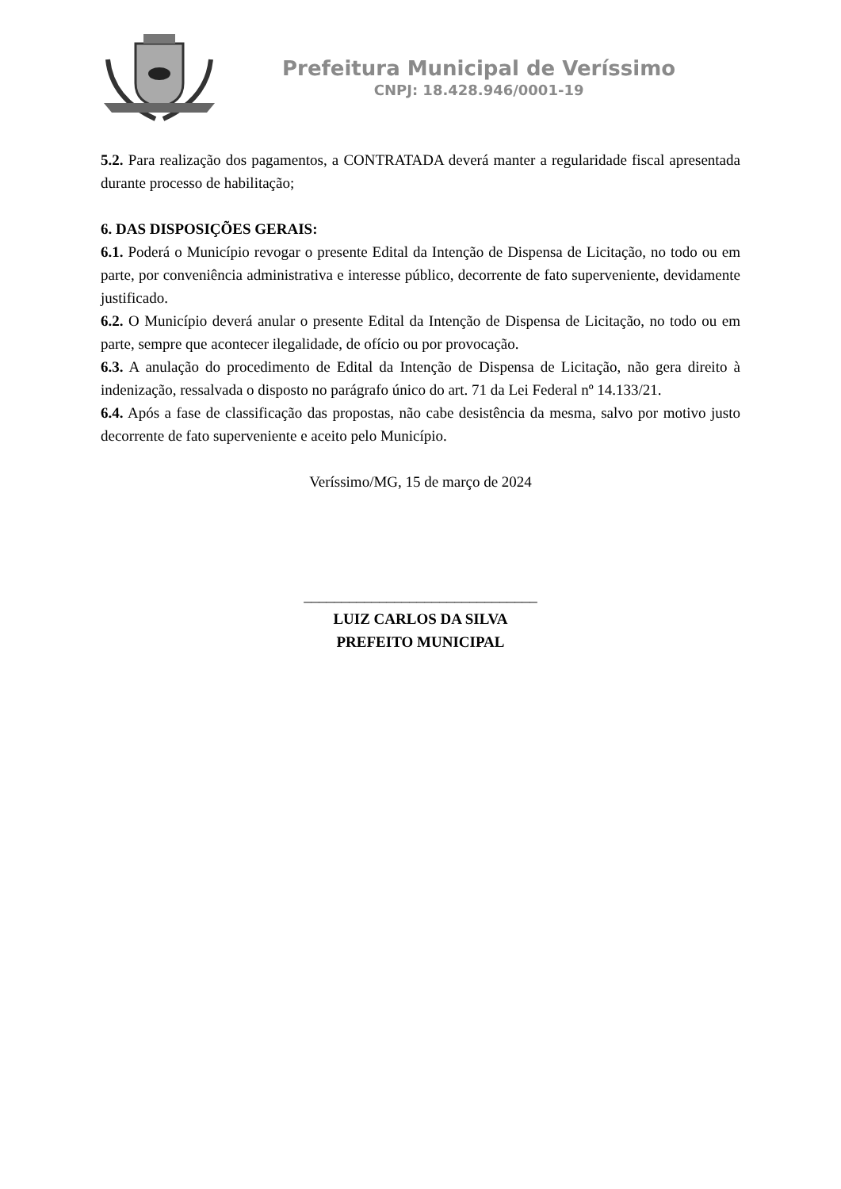Prefeitura Municipal de Veríssimo
CNPJ: 18.428.946/0001-19
5.2. Para realização dos pagamentos, a CONTRATADA deverá manter a regularidade fiscal apresentada durante processo de habilitação;
6. DAS DISPOSIÇÕES GERAIS:
6.1. Poderá o Município revogar o presente Edital da Intenção de Dispensa de Licitação, no todo ou em parte, por conveniência administrativa e interesse público, decorrente de fato superveniente, devidamente justificado.
6.2. O Município deverá anular o presente Edital da Intenção de Dispensa de Licitação, no todo ou em parte, sempre que acontecer ilegalidade, de ofício ou por provocação.
6.3. A anulação do procedimento de Edital da Intenção de Dispensa de Licitação, não gera direito à indenização, ressalvada o disposto no parágrafo único do art. 71 da Lei Federal nº 14.133/21.
6.4. Após a fase de classificação das propostas, não cabe desistência da mesma, salvo por motivo justo decorrente de fato superveniente e aceito pelo Município.
Veríssimo/MG, 15 de março de 2024
_______________________________
LUIZ CARLOS DA SILVA
PREFEITO MUNICIPAL